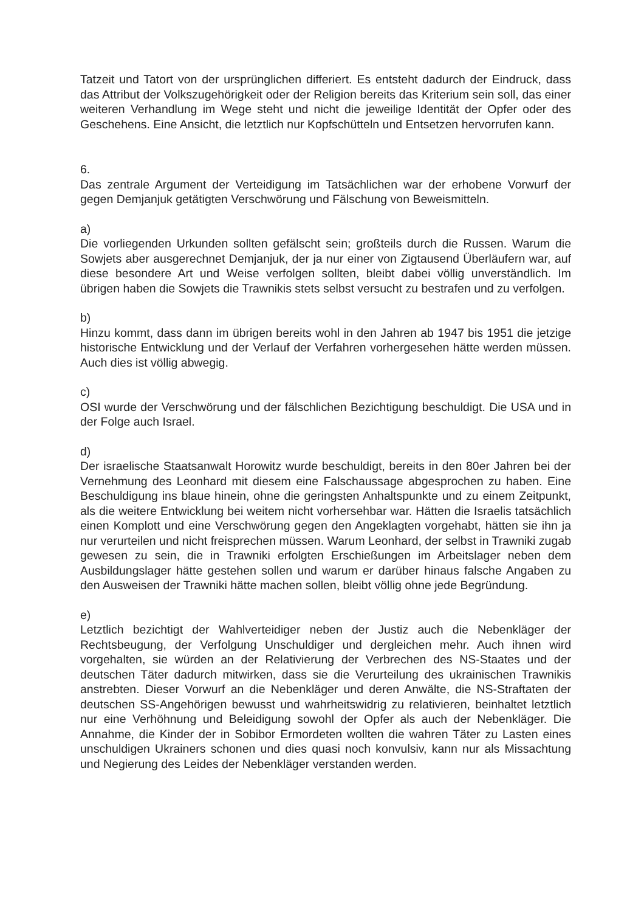Tatzeit und Tatort von der ursprünglichen differiert. Es entsteht dadurch der Eindruck, dass das Attribut der Volkszugehörigkeit oder der Religion bereits das Kriterium sein soll, das einer weiteren Verhandlung im Wege steht und nicht die jeweilige Identität der Opfer oder des Geschehens. Eine Ansicht, die letztlich nur Kopfschütteln und Entsetzen hervorrufen kann.
6.
Das zentrale Argument der Verteidigung im Tatsächlichen war der erhobene Vorwurf der gegen Demjanjuk getätigten Verschwörung und Fälschung von Beweismitteln.
a)
Die vorliegenden Urkunden sollten gefälscht sein; großteils durch die Russen. Warum die Sowjets aber ausgerechnet Demjanjuk, der ja nur einer von Zigtausend Überläufern war, auf diese besondere Art und Weise verfolgen sollten, bleibt dabei völlig unverständlich. Im übrigen haben die Sowjets die Trawnikis stets selbst versucht zu bestrafen und zu verfolgen.
b)
Hinzu kommt, dass dann im übrigen bereits wohl in den Jahren ab 1947 bis 1951 die jetzige historische Entwicklung und der Verlauf der Verfahren vorhergesehen hätte werden müssen. Auch dies ist völlig abwegig.
c)
OSI wurde der Verschwörung und der fälschlichen Bezichtigung beschuldigt. Die USA und in der Folge auch Israel.
d)
Der israelische Staatsanwalt Horowitz wurde beschuldigt, bereits in den 80er Jahren bei der Vernehmung des Leonhard mit diesem eine Falschaussage abgesprochen zu haben. Eine Beschuldigung ins blaue hinein, ohne die geringsten Anhaltspunkte und zu einem Zeitpunkt, als die weitere Entwicklung bei weitem nicht vorhersehbar war. Hätten die Israelis tatsächlich einen Komplott und eine Verschwörung gegen den Angeklagten vorgehabt, hätten sie ihn ja nur verurteilen und nicht freisprechen müssen. Warum Leonhard, der selbst in Trawniki zugab gewesen zu sein, die in Trawniki erfolgten Erschießungen im Arbeitslager neben dem Ausbildungslager hätte gestehen sollen und warum er darüber hinaus falsche Angaben zu den Ausweisen der Trawniki hätte machen sollen, bleibt völlig ohne jede Begründung.
e)
Letztlich bezichtigt der Wahlverteidiger neben der Justiz auch die Nebenkläger der Rechtsbeugung, der Verfolgung Unschuldiger und dergleichen mehr. Auch ihnen wird vorgehalten, sie würden an der Relativierung der Verbrechen des NS-Staates und der deutschen Täter dadurch mitwirken, dass sie die Verurteilung des ukrainischen Trawnikis anstrebten. Dieser Vorwurf an die Nebenkläger und deren Anwälte, die NS-Straftaten der deutschen SS-Angehörigen bewusst und wahrheitswidrig zu relativieren, beinhaltet letztlich nur eine Verhöhnung und Beleidigung sowohl der Opfer als auch der Nebenkläger. Die Annahme, die Kinder der in Sobibor Ermordeten wollten die wahren Täter zu Lasten eines unschuldigen Ukrainers schonen und dies quasi noch konvulsiv, kann nur als Missachtung und Negierung des Leides der Nebenkläger verstanden werden.